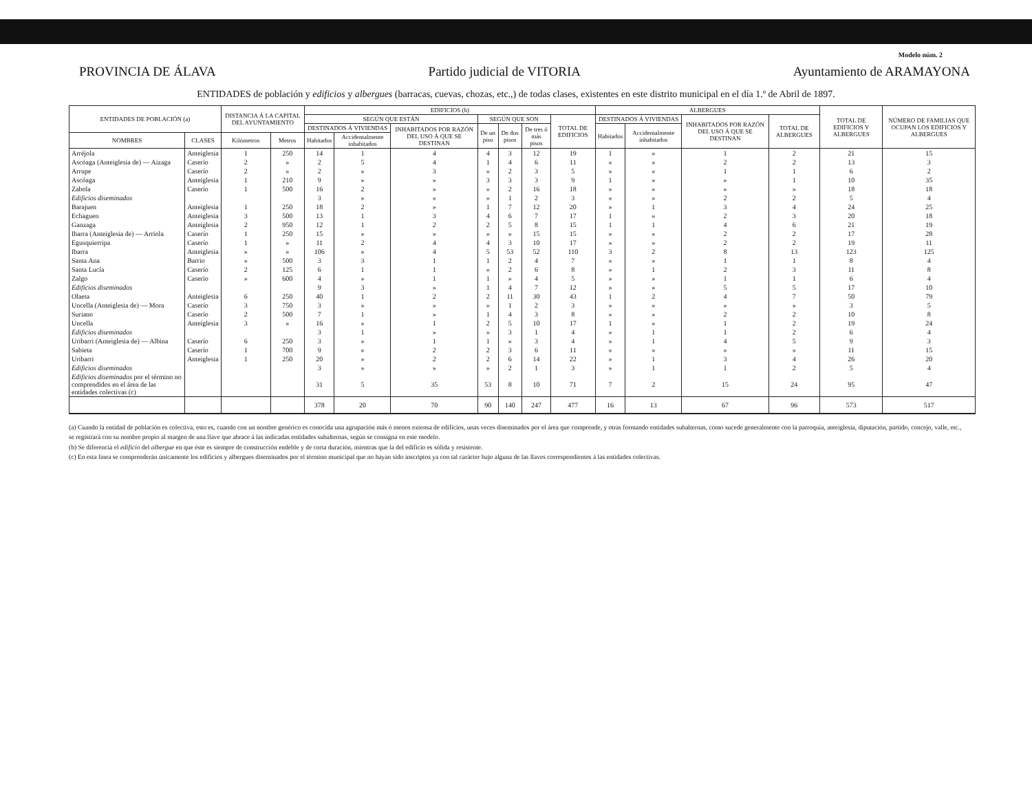Modelo núm. 2
PROVINCIA DE ÁLAVA Partido judicial de VITORIA Ayuntamiento de ARAMAYONA
ENTIDADES de población y edificios y albergues (barracas, cuevas, chozas, etc.,) de todas clases, existentes en este distrito municipal en el día 1.º de Abril de 1897.
| ENTIDADES DE POBLACIÓN (a) | | DISTANCIA Á LA CAPITAL DEL AYUNTAMIENTO | | EDIFICIOS (b) | | | | | | | ALBERGUES | | | | TOTAL DE EDIFICIOS Y ALBERGUES | NÚMERO DE FAMILIAS QUE OCUPAN LOS EDIFICIOS Y ALBERGUES |
| --- | --- | --- | --- | --- | --- | --- | --- | --- | --- | --- | --- | --- | --- | --- | --- | --- |
| | | | | SEGÚN QUE ESTÁN | | | SEGÚN QUE SON | | | TOTAL DE EDIFICIOS | DESTINADOS Á VIVIENDAS | | INHABITADOS POR RAZÓN DEL USO Á QUE SE DESTINAN | TOTAL DE ALBERGUES | | |
| | | | | DESTINADOS Á VIVIENDAS | | INHABITADOS POR RAZÓN DEL USO Á QUE SE DESTINAN | De un piso | De dos pisos | De tres ó más pisos | | Habitados | Accidentalmente inhabitados | | | | |
| NOMBRES | CLASES | Kilómetros | Metros | Habitados | Accidentalmente inhabitados | | | | | | | | | | | |
| Arréjola | Anteiglesia | 1 | 250 | 14 | 1 | 4 | 4 | 3 | 12 | 19 | 1 | » | 1 | 2 | 21 | 15 |
| Ascóaga (Anteiglesia de) — Aizaga | Caserío | 2 | » | 2 | 5 | 4 | 1 | 4 | 6 | 11 | » | » | 2 | 2 | 13 | 3 |
| Arrupe | Caserío | 2 | » | 2 | » | 3 | » | 2 | 3 | 5 | » | » | 1 | 1 | 6 | 2 |
| Ascóaga | Anteiglesia | 1 | 210 | 9 | » | » | 3 | 3 | 3 | 9 | 1 | » | » | 1 | 10 | 35 |
| Zabola | Caserío | 1 | 500 | 16 | 2 | » | » | 2 | 16 | 18 | » | » | » | » | 18 | 18 |
| Edificios diseminados | | | | 3 | » | » | » | 1 | 2 | 3 | » | » | 2 | 2 | 5 | 4 |
| Barajuen | Anteiglesia | 1 | 250 | 18 | 2 | » | 1 | 7 | 12 | 20 | » | 1 | 3 | 4 | 24 | 25 |
| Echaguen | Anteiglesia | 3 | 500 | 13 | 1 | 3 | 4 | 6 | 7 | 17 | 1 | » | 2 | 3 | 20 | 18 |
| Ganzaga | Anteiglesia | 2 | 950 | 12 | 1 | 2 | 2 | 5 | 8 | 15 | 1 | 1 | 4 | 6 | 21 | 19 |
| Ibarra (Anteiglesia de) — Arriola | Caserío | 1 | 250 | 15 | » | » | » | » | 15 | 15 | » | » | 2 | 2 | 17 | 28 |
| Egusquierripa | Caserío | 1 | » | 11 | 2 | 4 | 4 | 3 | 10 | 17 | » | » | 2 | 2 | 19 | 11 |
| Ibarra | Anteiglesia | » | » | 106 | » | 4 | 5 | 53 | 52 | 110 | 3 | 2 | 8 | 13 | 123 | 125 |
| Santa Ana | Barrio | » | 500 | 3 | 3 | 1 | 1 | 2 | 4 | 7 | » | » | 1 | 1 | 8 | 4 |
| Santa Lucía | Caserío | 2 | 125 | 6 | 1 | 1 | » | 2 | 6 | 8 | » | 1 | 2 | 3 | 11 | 8 |
| Zalgo | Caserío | » | 600 | 4 | » | 1 | 1 | » | 4 | 5 | » | » | 1 | 1 | 6 | 4 |
| Edificios diseminados | | | | 9 | 3 | » | 1 | 4 | 7 | 12 | » | » | 5 | 5 | 17 | 10 |
| Olaeta | Anteiglesia | 6 | 250 | 40 | 1 | 2 | 2 | 11 | 30 | 43 | 1 | 2 | 4 | 7 | 50 | 79 |
| Uncella (Anteiglesia de) — Mora | Caserío | 3 | 750 | 3 | » | » | » | 1 | 2 | 3 | » | » | » | » | 3 | 5 |
| Suriano | Caserío | 2 | 500 | 7 | 1 | » | 1 | 4 | 3 | 8 | » | » | 2 | 2 | 10 | 8 |
| Uncella | Anteiglesia | 3 | » | 16 | » | 1 | 2 | 5 | 10 | 17 | 1 | » | 1 | 2 | 19 | 24 |
| Edificios diseminados | | | | 3 | 1 | » | » | 3 | 1 | 4 | » | 1 | 1 | 2 | 6 | 4 |
| Uribarri (Anteiglesia de) — Albina | Caserío | 6 | 250 | 3 | » | 1 | 1 | » | 3 | 4 | » | 1 | 4 | 5 | 9 | 3 |
| Sabieta | Caserío | 1 | 700 | 9 | » | 2 | 2 | 3 | 6 | 11 | » | » | » | » | 11 | 15 |
| Uribarri | Anteiglesia | 1 | 250 | 20 | » | 2 | 2 | 6 | 14 | 22 | » | 1 | 3 | 4 | 26 | 20 |
| Edificios diseminados | | | | 3 | » | » | » | 2 | 1 | 3 | » | 1 | 1 | 2 | 5 | 4 |
| Edificios diseminados por el término no comprendidos en el área de las entidades colectivas (c) | | | | 31 | 5 | 35 | 53 | 8 | 10 | 71 | 7 | 2 | 15 | 24 | 95 | 47 |
| | | | | 378 | 20 | 70 | 90 | 140 | 247 | 477 | 16 | 13 | 67 | 96 | 573 | 517 |
(a) Cuando la entidad de población es colectiva, esto es, cuando con un nombre genérico es conocida una agrupación más ó menos extensa de edificios, unas veces diseminados por el área que comprende, y otras formando entidades subalternas, como sucede generalmente con la parroquia, anteiglesia, diputación, partido, concejo, valle, etc., se registrará con su nombre propio al margen de una llave que abrace á las indicadas entidades subalternas, según se consigna en este modelo.
(b) Se diferencia el edificio del albergue en que éste es siempre de construcción endeble y de corta duración, mientras que la del edificio es sólida y resistente.
(c) En esta línea se comprenderán únicamente los edificios y albergues diseminados por el término municipal que no hayan sido inscriptos ya con tal carácter bajo alguna de las llaves correspondientes á las entidades colectivas.